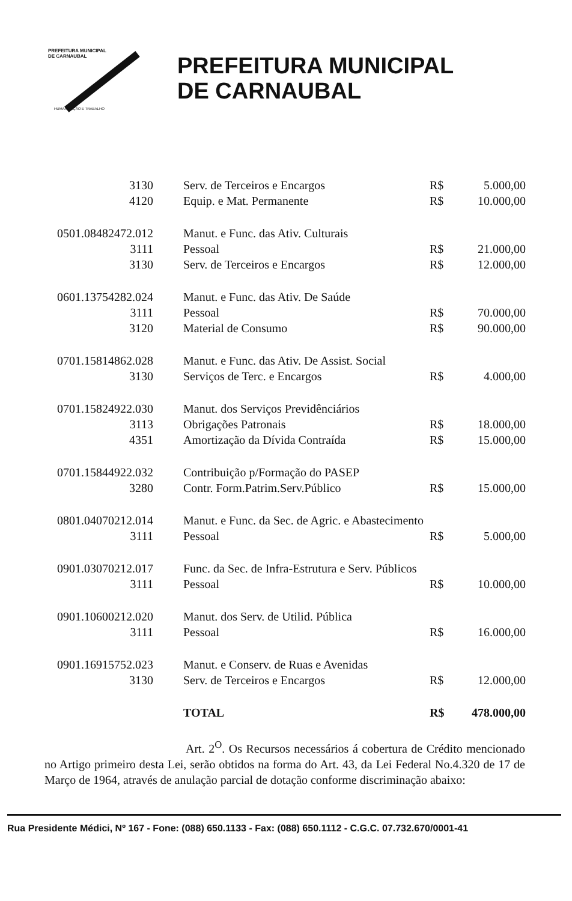PREFEITURA MUNICIPAL
DE CARNAUBAL
HUMANIZAÇÃO E TRABALHO
PREFEITURA MUNICIPAL
DE CARNAUBAL
| 3130 | Serv. de Terceiros e Encargos | R$ | 5.000,00 |
| 4120 | Equip. e Mat. Permanente | R$ | 10.000,00 |
| 0501.08482472.012 | Manut. e Func. das Ativ. Culturais | | |
| 3111 | Pessoal | R$ | 21.000,00 |
| 3130 | Serv. de Terceiros e Encargos | R$ | 12.000,00 |
| 0601.13754282.024 | Manut. e Func. das Ativ. De Saúde | | |
| 3111 | Pessoal | R$ | 70.000,00 |
| 3120 | Material de Consumo | R$ | 90.000,00 |
| 0701.15814862.028 | Manut. e Func. das Ativ. De Assist. Social | | |
| 3130 | Serviços de Terc. e Encargos | R$ | 4.000,00 |
| 0701.15824922.030 | Manut. dos Serviços Previdênciários | | |
| 3113 | Obrigações Patronais | R$ | 18.000,00 |
| 4351 | Amortização da Dívida Contraída | R$ | 15.000,00 |
| 0701.15844922.032 | Contribuição p/Formação do PASEP | | |
| 3280 | Contr. Form.Patrim.Serv.Público | R$ | 15.000,00 |
| 0801.04070212.014 | Manut. e Func. da Sec. de Agric. e Abastecimento | | |
| 3111 | Pessoal | R$ | 5.000,00 |
| 0901.03070212.017 | Func. da Sec. de Infra-Estrutura e Serv. Públicos | | |
| 3111 | Pessoal | R$ | 10.000,00 |
| 0901.10600212.020 | Manut. dos Serv. de Utilid. Pública | | |
| 3111 | Pessoal | R$ | 16.000,00 |
| 0901.16915752.023 | Manut. e Conserv. de Ruas e Avenidas | | |
| 3130 | Serv. de Terceiros e Encargos | R$ | 12.000,00 |
| | TOTAL | R$ | 478.000,00 |
Art. 2<sup>O</sup>. Os Recursos necessários á cobertura de Crédito mencionado no Artigo primeiro desta Lei, serão obtidos na forma do Art. 43, da Lei Federal No.4.320 de 17 de Março de 1964, através de anulação parcial de dotação conforme discriminação abaixo:
Rua Presidente Médici, Nº 167 - Fone: (088) 650.1133 - Fax: (088) 650.1112 - C.G.C. 07.732.670/0001-41